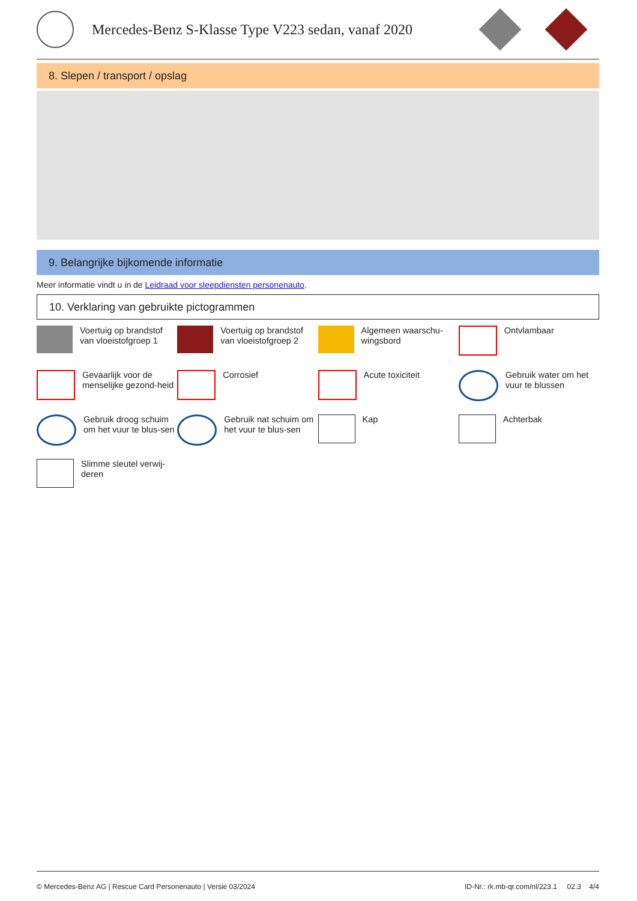Mercedes-Benz S-Klasse Type V223 sedan, vanaf 2020
8. Slepen / transport / opslag
9. Belangrijke bijkomende informatie
Meer informatie vindt u in de Leidraad voor sleepdiensten personenauto.
10. Verklaring van gebruikte pictogrammen
Voertuig op brandstof van vloeistofgroep 1
Voertuig op brandstof van vloeistofgroep 2
Algemeen waarschu-wingsbord
Ontvlambaar
Gevaarlijk voor de menselijke gezond-heid
Corrosief
Acute toxiciteit
Gebruik water om het vuur te blussen
Gebruik droog schuim om het vuur te blus-sen
Gebruik nat schuim om het vuur te blus-sen
Kap
Achterbak
Slimme sleutel verwij-deren
© Mercedes-Benz AG | Rescue Card Personenauto | Versie 03/2024 ID-Nr.: rk.mb-qr.com/nl/223.1 02.3 4/4